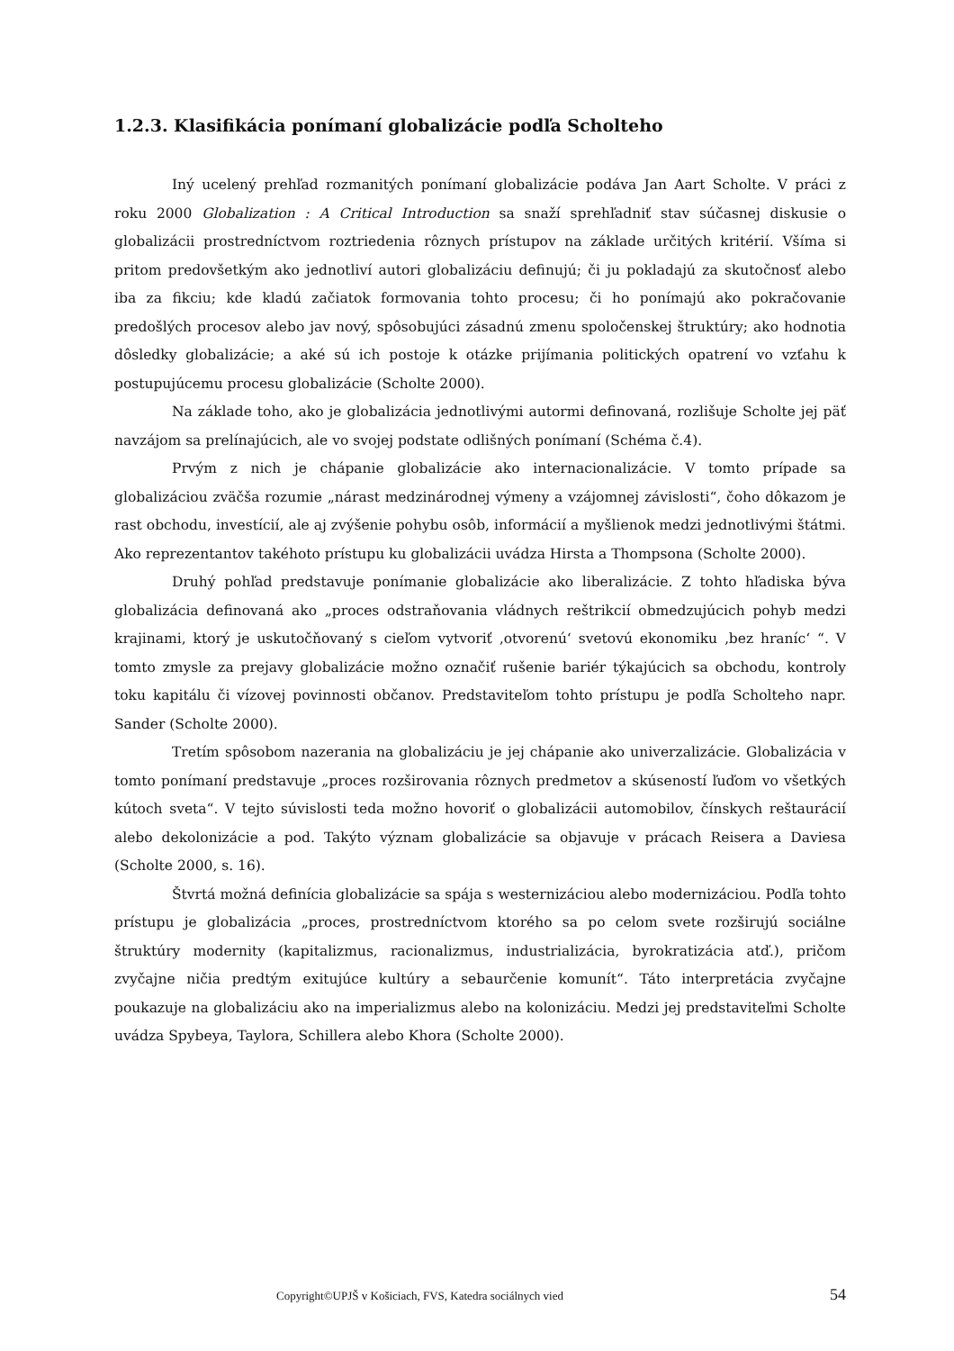1.2.3. Klasifikácia ponímaní globalizácie podľa Scholteho
Iný ucelený prehľad rozmanitých ponímaní globalizácie podáva Jan Aart Scholte. V práci z roku 2000 Globalization : A Critical Introduction sa snaží sprehľadniť stav súčasnej diskusie o globalizácii prostredníctvom roztriedenia rôznych prístupov na základe určitých kritérií. Všíma si pritom predovšetkým ako jednotliví autori globalizáciu definujú; či ju pokladajú za skutočnosť alebo iba za fikciu; kde kladú začiatok formovania tohto procesu; či ho ponímajú ako pokračovanie predošlých procesov alebo jav nový, spôsobujúci zásadnú zmenu spoločenskej štruktúry; ako hodnotia dôsledky globalizácie; a aké sú ich postoje k otázke prijímania politických opatrení vo vzťahu k postupujúcemu procesu globalizácie (Scholte 2000).
Na základe toho, ako je globalizácia jednotlivými autormi definovaná, rozlišuje Scholte jej päť navzájom sa prelínajúcich, ale vo svojej podstate odlišných ponímaní (Schéma č.4).
Prvým z nich je chápanie globalizácie ako internacionalizácie. V tomto prípade sa globalizáciou zväčša rozumie „nárast medzinárodnej výmeny a vzájomnej závislosti“, čoho dôkazom je rast obchodu, investícií, ale aj zvýšenie pohybu osôb, informácií a myšlienok medzi jednotlivými štátmi. Ako reprezentantov takéhoto prístupu ku globalizácii uvádza Hirsta a Thompsona (Scholte 2000).
Druhý pohľad predstavuje ponímanie globalizácie ako liberalizácie. Z tohto hľadiska býva globalizácia definovaná ako „proces odstraňovania vládnych reštrikcií obmedzujúcich pohyb medzi krajinami, ktorý je uskutočňovaný s cieľom vytvoriť ‚otvorenú‘ svetovú ekonomiku ‚bez hraníc‘ “. V tomto zmysle za prejavy globalizácie možno označiť rušenie bariér týkajúcich sa obchodu, kontroly toku kapitálu či vízovej povinnosti občanov. Predstaviteľom tohto prístupu je podľa Scholteho napr. Sander (Scholte 2000).
Tretím spôsobom nazerania na globalizáciu je jej chápanie ako univerzalizácie. Globalizácia v tomto ponímaní predstavuje „proces rozširovania rôznych predmetov a skúseností ľuďom vo všetkých kútoch sveta“. V tejto súvislosti teda možno hovoriť o globalizácii automobilov, čínskych reštaurácií alebo dekolonizácie a pod. Takýto význam globalizácie sa objavuje v prácach Reisera a Daviesa (Scholte 2000, s. 16).
Štvrtá možná definícia globalizácie sa spája s westernizáciou alebo modernizáciou. Podľa tohto prístupu je globalizácia „proces, prostredníctvom ktorého sa po celom svete rozširujú sociálne štruktúry modernity (kapitalizmus, racionalizmus, industrializácia, byrokratizácia atď.), pričom zvyčajne ničia predtým exitujúce kultúry a sebaurčenie komunít“. Táto interpretácia zvyčajne poukazuje na globalizáciu ako na imperializmus alebo na kolonizáciu. Medzi jej predstaviteľmi Scholte uvádza Spybeya, Taylora, Schillera alebo Khora (Scholte 2000).
Copyright©UPJŠ v Košiciach, FVS, Katedra sociálnych vied 54